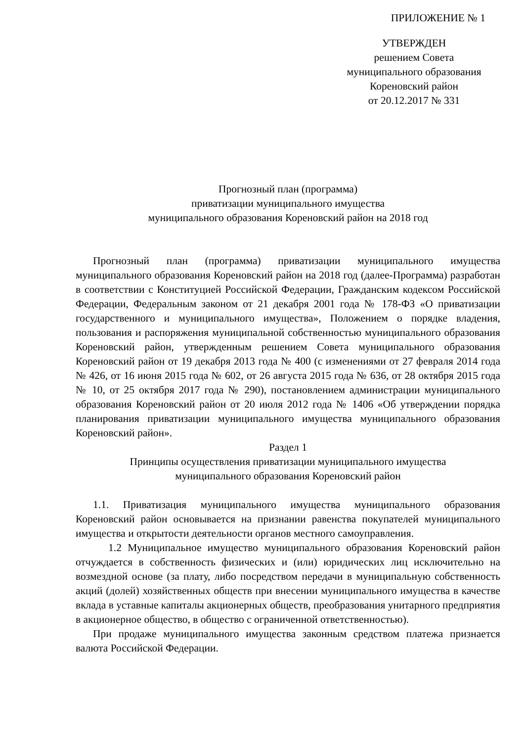ПРИЛОЖЕНИЕ № 1
УТВЕРЖДЕН
решением Совета
муниципального образования
Кореновский район
от 20.12.2017 № 331
Прогнозный план (программа)
приватизации муниципального имущества
муниципального образования Кореновский район на 2018 год
Прогнозный план (программа) приватизации муниципального имущества муниципального образования Кореновский район на 2018 год (далее-Программа) разработан в соответствии с Конституцией Российской Федерации, Гражданским кодексом Российской Федерации, Федеральным законом от 21 декабря 2001 года № 178-ФЗ «О приватизации государственного и муниципального имущества», Положением о порядке владения, пользования и распоряжения муниципальной собственностью муниципального образования Кореновский район, утвержденным решением Совета муниципального образования Кореновский район от 19 декабря 2013 года № 400 (с изменениями от 27 февраля 2014 года № 426, от 16 июня 2015 года № 602, от 26 августа 2015 года № 636, от 28 октября 2015 года № 10, от 25 октября 2017 года № 290), постановлением администрации муниципального образования Кореновский район от 20 июля 2012 года № 1406 «Об утверждении порядка планирования приватизации муниципального имущества муниципального образования Кореновский район».
Раздел 1
Принципы осуществления приватизации муниципального имущества
муниципального образования Кореновский район
1.1. Приватизация муниципального имущества муниципального образования Кореновский район основывается на признании равенства покупателей муниципального имущества и открытости деятельности органов местного самоуправления.
1.2 Муниципальное имущество муниципального образования Кореновский район отчуждается в собственность физических и (или) юридических лиц исключительно на возмездной основе (за плату, либо посредством передачи в муниципальную собственность акций (долей) хозяйственных обществ при внесении муниципального имущества в качестве вклада в уставные капиталы акционерных обществ, преобразования унитарного предприятия в акционерное общество, в общество с ограниченной ответственностью).
При продаже муниципального имущества законным средством платежа признается валюта Российской Федерации.